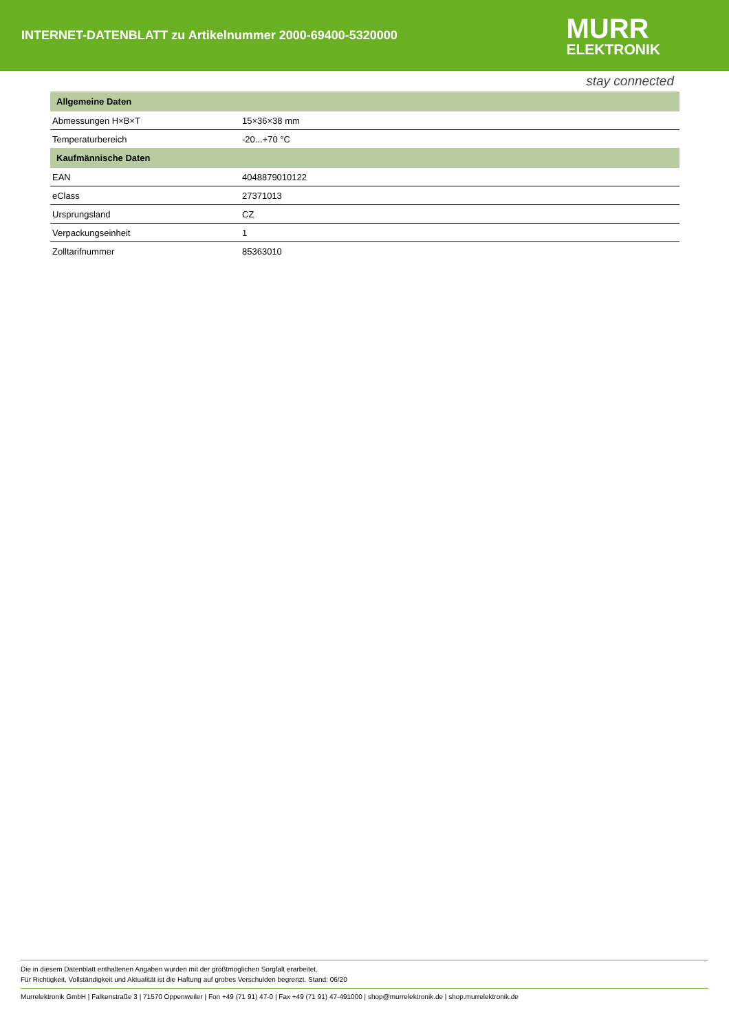INTERNET-DATENBLATT zu Artikelnummer 2000-69400-5320000
MURR
ELEKTRONIK
stay connected
| Allgemeine Daten | |
| --- | --- |
| Abmessungen H×B×T | 15×36×38 mm |
| Temperaturbereich | -20...+70 °C |
| Kaufmännische Daten | |
| EAN | 4048879010122 |
| eClass | 27371013 |
| Ursprungsland | CZ |
| Verpackungseinheit | 1 |
| Zolltarifnummer | 85363010 |
Die in diesem Datenblatt enthaltenen Angaben wurden mit der größtmöglichen Sorgfalt erarbeitet.
Für Richtigkeit, Vollständigkeit und Aktualität ist die Haftung auf grobes Verschulden begrenzt. Stand: 06/20
Murrelektronik GmbH | Falkenstraße 3 | 71570 Oppenweiler | Fon +49 (71 91) 47-0 | Fax +49 (71 91) 47-491000 | shop@murrelektronik.de | shop.murrelektronik.de